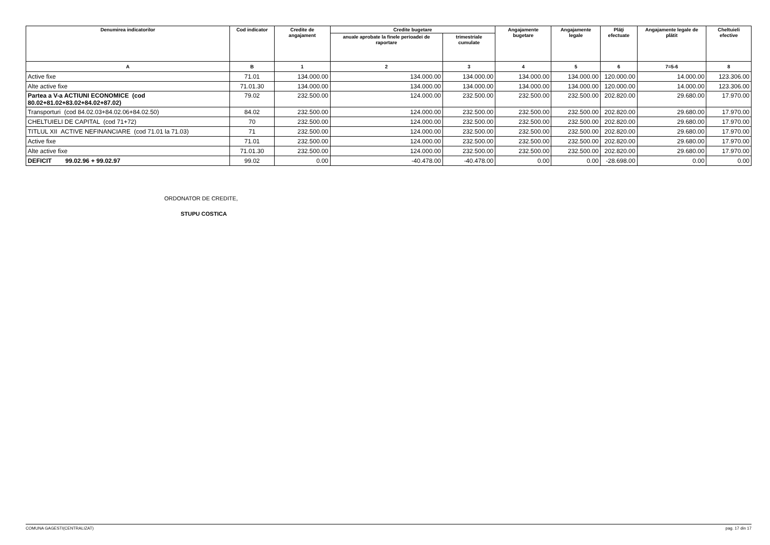| Denumirea indicatorilor | Cod indicator | Credite de angajament | Credite bugetare | | Angajamente bugetare | Angajamente legale | Plăţi efectuate | Angajamente legale de plătit | Cheltuieli efective |
| --- | --- | --- | --- | --- | --- | --- | --- | --- | --- |
| | | | anuale aprobate la finele perioadei de raportare | trimestriale cumulate | | | | | |
| A | B | 1 | 2 | 3 | 4 | 5 | 6 | 7=5-6 | 8 |
| Active fixe | 71.01 | 134.000.00 | 134.000.00 | 134.000.00 | 134.000.00 | 134.000.00 | 120.000.00 | 14.000.00 | 123.306.00 |
| Alte active fixe | 71.01.30 | 134.000.00 | 134.000.00 | 134.000.00 | 134.000.00 | 134.000.00 | 120.000.00 | 14.000.00 | 123.306.00 |
| Partea a V-a ACTIUNI ECONOMICE (cod 80.02+81.02+83.02+84.02+87.02) | 79.02 | 232.500.00 | 124.000.00 | 232.500.00 | 232.500.00 | 232.500.00 | 202.820.00 | 29.680.00 | 17.970.00 |
| Transporturi (cod 84.02.03+84.02.06+84.02.50) | 84.02 | 232.500.00 | 124.000.00 | 232.500.00 | 232.500.00 | 232.500.00 | 202.820.00 | 29.680.00 | 17.970.00 |
| CHELTUIELI DE CAPITAL (cod 71+72) | 70 | 232.500.00 | 124.000.00 | 232.500.00 | 232.500.00 | 232.500.00 | 202.820.00 | 29.680.00 | 17.970.00 |
| TITLUL XII ACTIVE NEFINANCIARE (cod 71.01 la 71.03) | 71 | 232.500.00 | 124.000.00 | 232.500.00 | 232.500.00 | 232.500.00 | 202.820.00 | 29.680.00 | 17.970.00 |
| Active fixe | 71.01 | 232.500.00 | 124.000.00 | 232.500.00 | 232.500.00 | 232.500.00 | 202.820.00 | 29.680.00 | 17.970.00 |
| Alte active fixe | 71.01.30 | 232.500.00 | 124.000.00 | 232.500.00 | 232.500.00 | 232.500.00 | 202.820.00 | 29.680.00 | 17.970.00 |
| DEFICIT 99.02.96 + 99.02.97 | 99.02 | 0.00 | -40.478.00 | -40.478.00 | 0.00 | 0.00 | -28.698.00 | 0.00 | 0.00 |
ORDONATOR DE CREDITE,
STUPU COSTICA
COMUNA GAGESTI(CENTRALIZAT) pag. 17 din 17